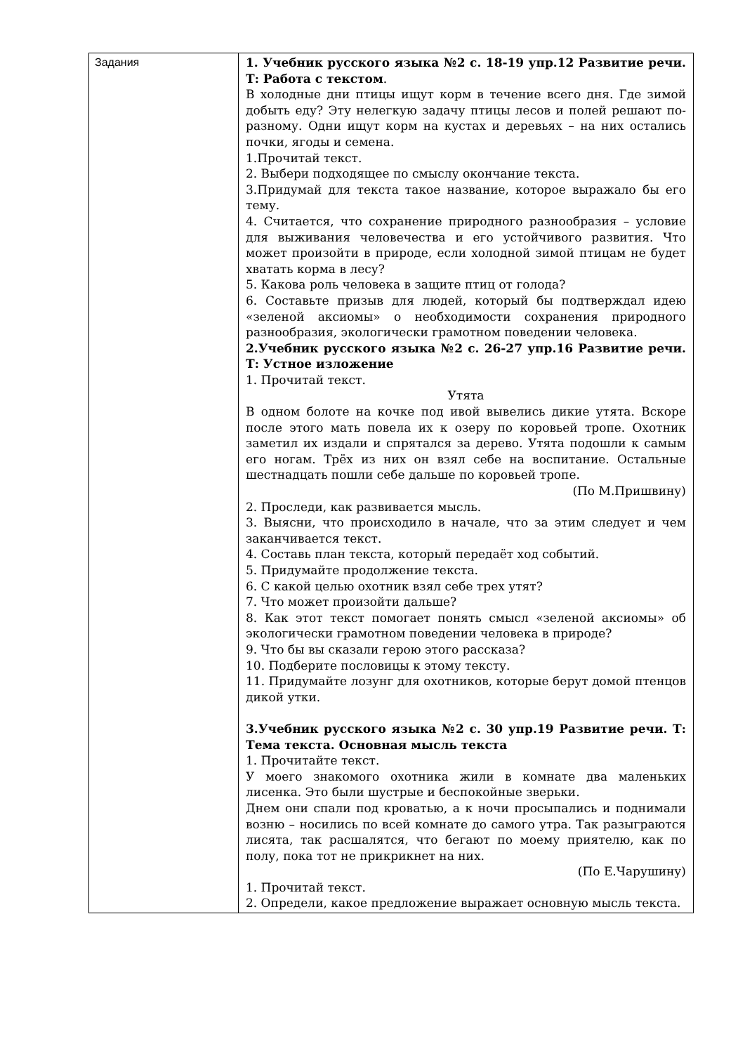| Задания | 1. Учебник русского языка №2 с. 18-19 упр.12 Развитие речи. Т: Работа с текстом . В холодные дни птицы ищут корм в течение всего дня. Где зимой добыть еду? Эту нелегкую задачу птицы лесов и полей решают по-разному. Одни ищут корм на кустах и деревьях – на них остались почки, ягоды и семена. 1.Прочитай текст. 2. Выбери подходящее по смыслу окончание текста. 3.Придумай для текста такое название, которое выражало бы его тему. 4. Считается, что сохранение природного разнообразия – условие для выживания человечества и его устойчивого развития. Что может произойти в природе, если холодной зимой птицам не будет хватать корма в лесу? 5. Какова роль человека в защите птиц от голода? 6. Составьте призыв для людей, который бы подтверждал идею «зеленой аксиомы» о необходимости сохранения природного разнообразия, экологически грамотном поведении человека. 2.Учебник русского языка №2 с. 26-27 упр.16 Развитие речи. Т: Устное изложение 1. Прочитай текст. Утята В одном болоте на кочке под ивой вывелись дикие утята. Вскоре после этого мать повела их к озеру по коровьей тропе. Охотник заметил их издали и спрятался за дерево. Утята подошли к самым его ногам. Трёх из них он взял себе на воспитание. Остальные шестнадцать пошли себе дальше по коровьей тропе. (По М.Пришвину) 2. Проследи, как развивается мысль. 3. Выясни, что происходило в начале, что за этим следует и чем заканчивается текст. 4. Составь план текста, который передаёт ход событий. 5. Придумайте продолжение текста. 6. С какой целью охотник взял себе трех утят? 7. Что может произойти дальше? 8. Как этот текст помогает понять смысл «зеленой аксиомы» об экологически грамотном поведении человека в природе? 9. Что бы вы сказали герою этого рассказа? 10. Подберите пословицы к этому тексту. 11. Придумайте лозунг для охотников, которые берут домой птенцов дикой утки. 3.Учебник русского языка №2 с. 30 упр.19 Развитие речи. Т: Тема текста. Основная мысль текста 1. Прочитайте текст. У моего знакомого охотника жили в комнате два маленьких лисенка. Это были шустрые и беспокойные зверьки. Днем они спали под кроватью, а к ночи просыпались и поднимали возню – носились по всей комнате до самого утра. Так разыграются лисята, так расшалятся, что бегают по моему приятелю, как по полу, пока тот не прикрикнет на них. (По Е.Чарушину) 1. Прочитай текст. 2. Определи, какое предложение выражает основную мысль текста. |